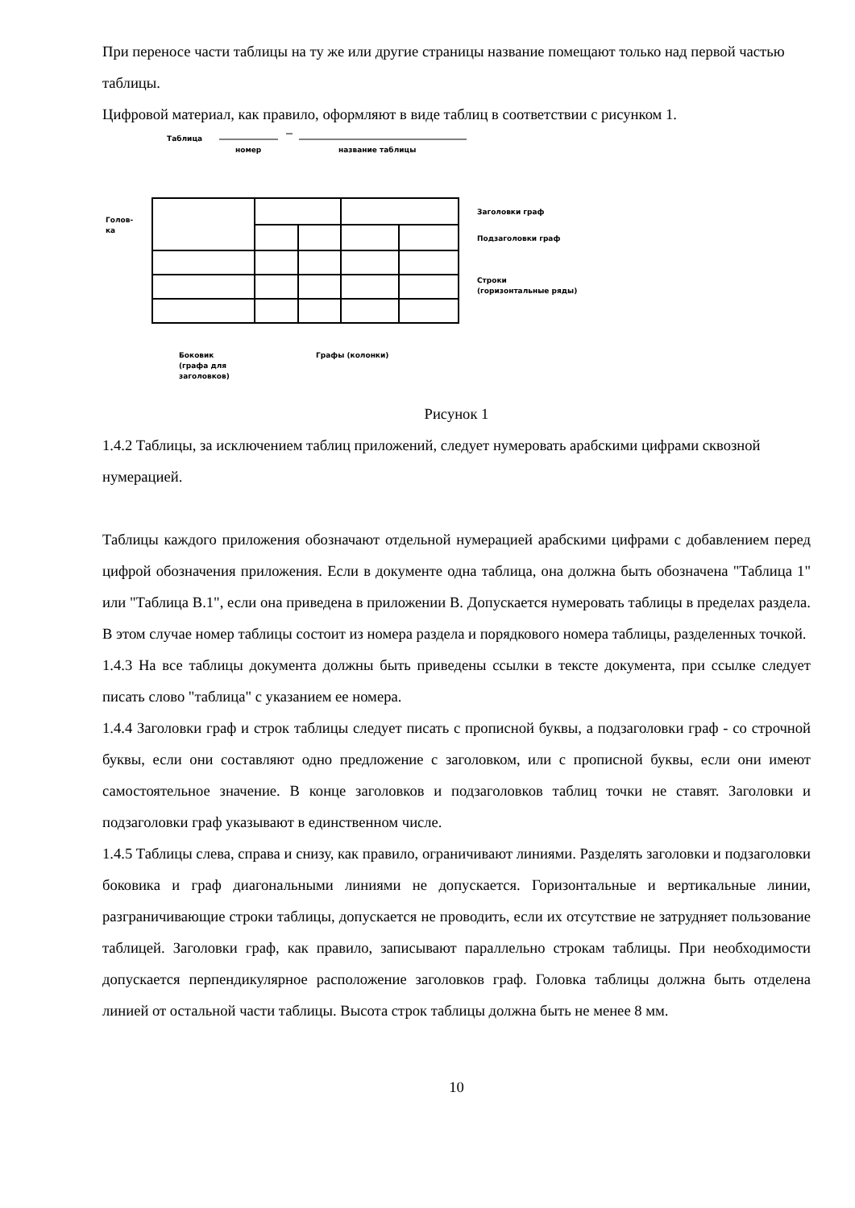При переносе части таблицы на ту же или другие страницы название помещают только над первой частью таблицы.
Цифровой материал, как правило, оформляют в виде таблиц в соответствии с рисунком 1.
Таблица
номер
название таблицы
Голов-
ка
Заголовки граф
Подзаголовки граф
Строки
(горизонтальные ряды)
Боковик
(графа для
заголовков)
Графы (колонки)
Рисунок 1
1.4.2 Таблицы, за исключением таблиц приложений, следует нумеровать арабскими цифрами сквозной нумерацией.
Таблицы каждого приложения обозначают отдельной нумерацией арабскими цифрами с добавлением перед цифрой обозначения приложения. Если в документе одна таблица, она должна быть обозначена "Таблица 1" или "Таблица В.1", если она приведена в приложении В. Допускается нумеровать таблицы в пределах раздела. В этом случае номер таблицы состоит из номера раздела и порядкового номера таблицы, разделенных точкой.
1.4.3 На все таблицы документа должны быть приведены ссылки в тексте документа, при ссылке следует писать слово "таблица" с указанием ее номера.
1.4.4 Заголовки граф и строк таблицы следует писать с прописной буквы, а подзаголовки граф - со строчной буквы, если они составляют одно предложение с заголовком, или с прописной буквы, если они имеют самостоятельное значение. В конце заголовков и подзаголовков таблиц точки не ставят. Заголовки и подзаголовки граф указывают в единственном числе.
1.4.5 Таблицы слева, справа и снизу, как правило, ограничивают линиями. Разделять заголовки и подзаголовки боковика и граф диагональными линиями не допускается. Горизонтальные и вертикальные линии, разграничивающие строки таблицы, допускается не проводить, если их отсутствие не затрудняет пользование таблицей. Заголовки граф, как правило, записывают параллельно строкам таблицы. При необходимости допускается перпендикулярное расположение заголовков граф. Головка таблицы должна быть отделена линией от остальной части таблицы. Высота строк таблицы должна быть не менее 8 мм.
10